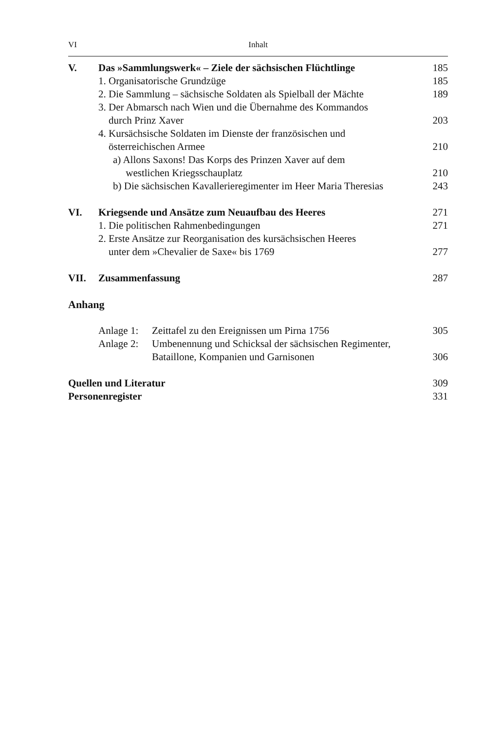VI Inhalt
V. Das »Sammlungswerk« – Ziele der sächsischen Flüchtlinge
185
1. Organisatorische Grundzüge 185
2. Die Sammlung – sächsische Soldaten als Spielball der Mächte
189
3. Der Abmarsch nach Wien und die Übernahme des Kommandos
durch Prinz Xaver
203
4. Kursächsische Soldaten im Dienste der französischen und
österreichischen Armee
210
a) Allons Saxons! Das Korps des Prinzen Xaver auf dem
westlichen Kriegsschauplatz
210
b) Die sächsischen Kavallerieregimenter im Heer Maria Theresias
243
VI. Kriegsende und Ansätze zum Neuaufbau des Heeres
271
1. Die politischen Rahmenbedingungen
271
2. Erste Ansätze zur Reorganisation des kursächsischen Heeres
unter dem »Chevalier de Saxe« bis 1769
277
VII. Zusammenfassung 287
Anhang
Anlage 1:
Zeittafel zu den Ereignissen um Pirna 1756
305
Anlage 2:
Umbenennung und Schicksal der sächsischen Regimenter,
Bataillone, Kompanien und Garnisonen
306
Quellen und Literatur 309
Personenregister 331